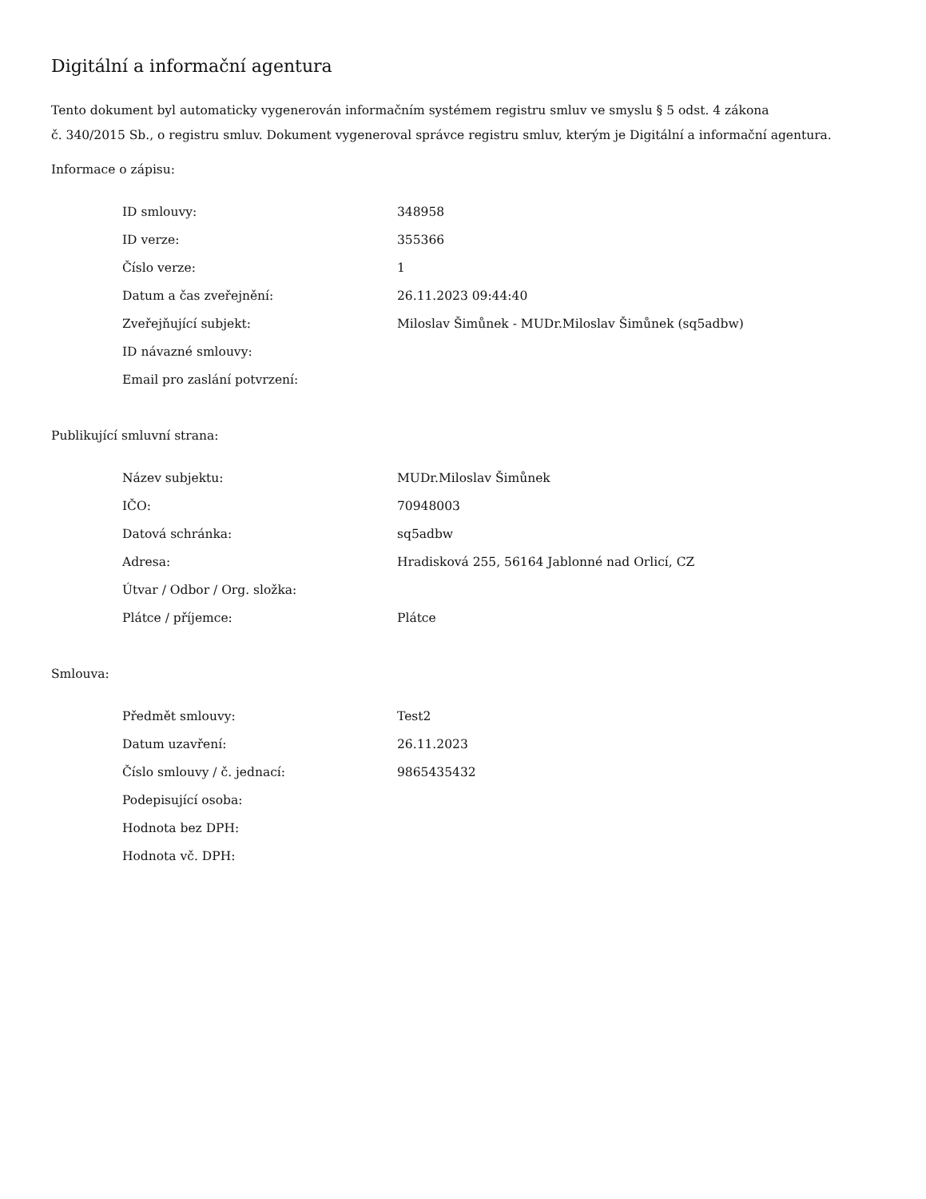Digitální a informační agentura
Tento dokument byl automaticky vygenerován informačním systémem registru smluv ve smyslu § 5 odst. 4 zákona
č. 340/2015 Sb., o registru smluv. Dokument vygeneroval správce registru smluv, kterým je Digitální a informační agentura.
Informace o zápisu:
| ID smlouvy: | 348958 |
| ID verze: | 355366 |
| Číslo verze: | 1 |
| Datum a čas zveřejnění: | 26.11.2023 09:44:40 |
| Zveřejňující subjekt: | Miloslav Šimůnek - MUDr.Miloslav Šimůnek (sq5adbw) |
| ID návazné smlouvy: | |
| Email pro zaslání potvrzení: | |
Publikující smluvní strana:
| Název subjektu: | MUDr.Miloslav Šimůnek |
| IČO: | 70948003 |
| Datová schránka: | sq5adbw |
| Adresa: | Hradisková 255, 56164 Jablonné nad Orlicí, CZ |
| Útvar / Odbor / Org. složka: | |
| Plátce / příjemce: | Plátce |
Smlouva:
| Předmět smlouvy: | Test2 |
| Datum uzavření: | 26.11.2023 |
| Číslo smlouvy / č. jednací: | 9865435432 |
| Podepisující osoba: | |
| Hodnota bez DPH: | |
| Hodnota vč. DPH: | |